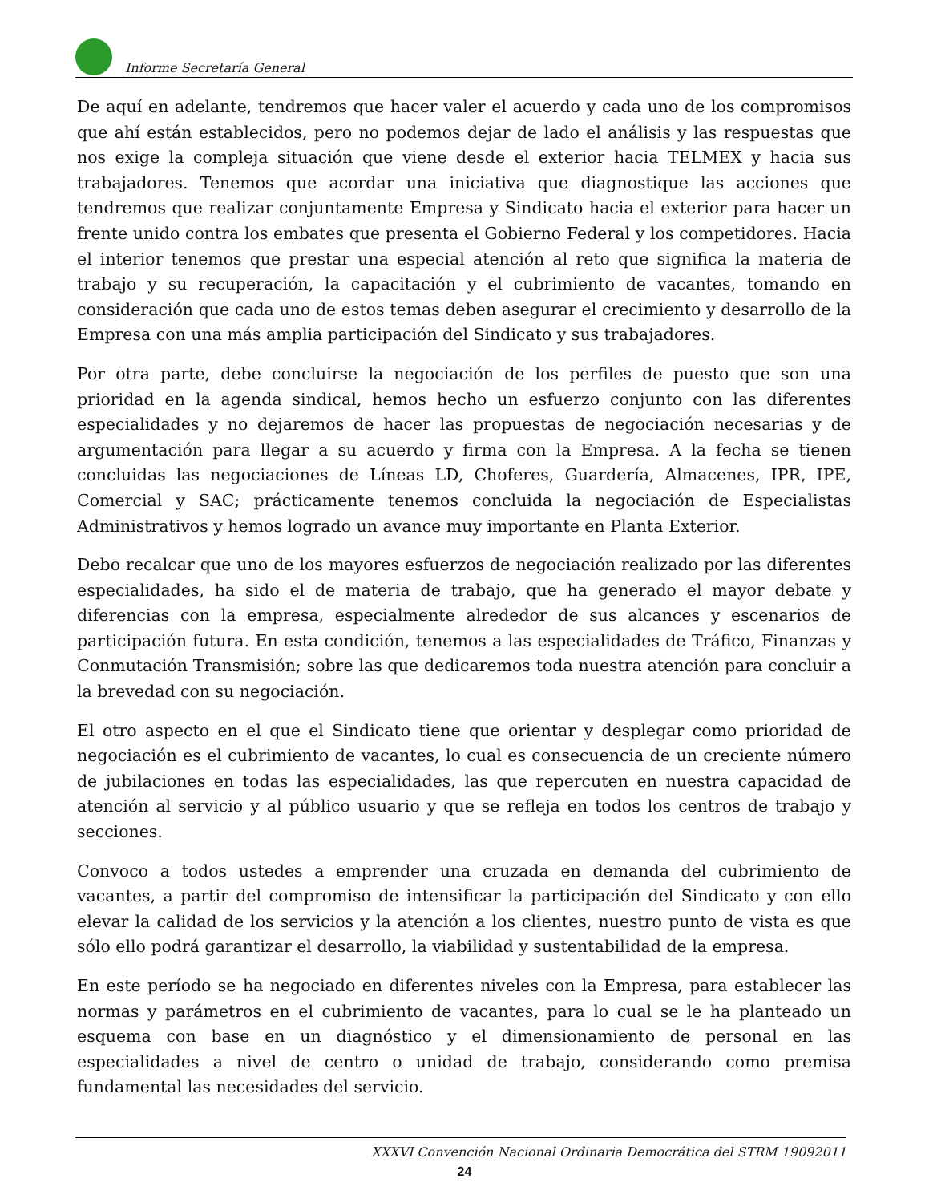Informe Secretaría General
De aquí en adelante, tendremos que hacer valer el acuerdo y cada uno de los compromisos que ahí están establecidos, pero no podemos dejar de lado el análisis y las respuestas que nos exige la compleja situación que viene desde el exterior hacia TELMEX y hacia sus trabajadores. Tenemos que acordar una iniciativa que diagnostique las acciones que tendremos que realizar conjuntamente Empresa y Sindicato hacia el exterior para hacer un frente unido contra los embates que presenta el Gobierno Federal y los competidores. Hacia el interior tenemos que prestar una especial atención al reto que significa la materia de trabajo y su recuperación, la capacitación y el cubrimiento de vacantes, tomando en consideración que cada uno de estos temas deben asegurar el crecimiento y desarrollo de la Empresa con una más amplia participación del Sindicato y sus trabajadores.
Por otra parte, debe concluirse la negociación de los perfiles de puesto que son una prioridad en la agenda sindical, hemos hecho un esfuerzo conjunto con las diferentes especialidades y no dejaremos de hacer las propuestas de negociación necesarias y de argumentación para llegar a su acuerdo y firma con la Empresa. A la fecha se tienen concluidas las negociaciones de Líneas LD, Choferes, Guardería, Almacenes, IPR, IPE, Comercial y SAC; prácticamente tenemos concluida la negociación de Especialistas Administrativos y hemos logrado un avance muy importante en Planta Exterior.
Debo recalcar que uno de los mayores esfuerzos de negociación realizado por las diferentes especialidades, ha sido el de materia de trabajo, que ha generado el mayor debate y diferencias con la empresa, especialmente alrededor de sus alcances y escenarios de participación futura. En esta condición, tenemos a las especialidades de Tráfico, Finanzas y Conmutación Transmisión; sobre las que dedicaremos toda nuestra atención para concluir a la brevedad con su negociación.
El otro aspecto en el que el Sindicato tiene que orientar y desplegar como prioridad de negociación es el cubrimiento de vacantes, lo cual es consecuencia de un creciente número de jubilaciones en todas las especialidades, las que repercuten en nuestra capacidad de atención al servicio y al público usuario y que se refleja en todos los centros de trabajo y secciones.
Convoco a todos ustedes a emprender una cruzada en demanda del cubrimiento de vacantes, a partir del compromiso de intensificar la participación del Sindicato y con ello elevar la calidad de los servicios y la atención a los clientes, nuestro punto de vista es que sólo ello podrá garantizar el desarrollo, la viabilidad y sustentabilidad de la empresa.
En este período se ha negociado en diferentes niveles con la Empresa, para establecer las normas y parámetros en el cubrimiento de vacantes, para lo cual se le ha planteado un esquema con base en un diagnóstico y el dimensionamiento de personal en las especialidades a nivel de centro o unidad de trabajo, considerando como premisa fundamental las necesidades del servicio.
XXXVI Convención Nacional Ordinaria Democrática del STRM 19092011
24